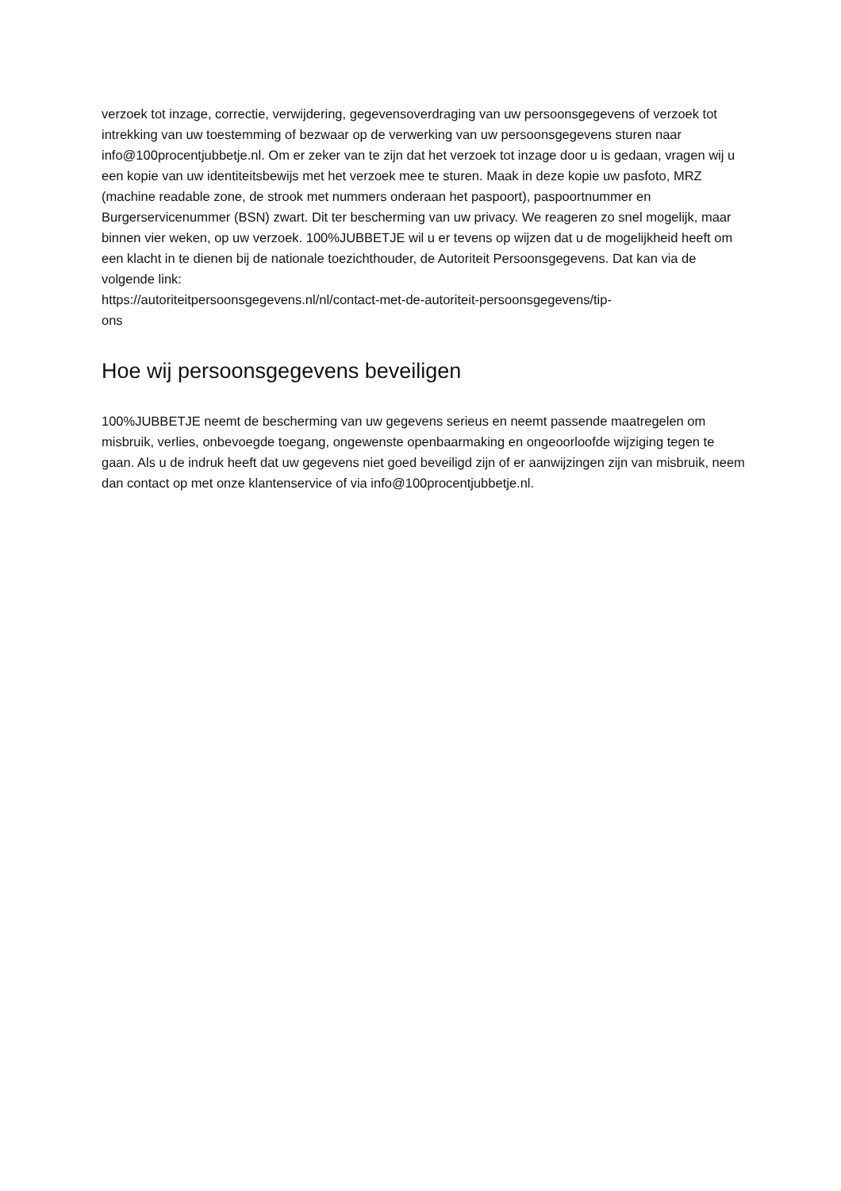verzoek tot inzage, correctie, verwijdering, gegevensoverdraging van uw persoonsgegevens of verzoek tot intrekking van uw toestemming of bezwaar op de verwerking van uw persoonsgegevens sturen naar info@100procentjubbetje.nl. Om er zeker van te zijn dat het verzoek tot inzage door u is gedaan, vragen wij u een kopie van uw identiteitsbewijs met het verzoek mee te sturen. Maak in deze kopie uw pasfoto, MRZ (machine readable zone, de strook met nummers onderaan het paspoort), paspoortnummer en Burgerservicenummer (BSN) zwart. Dit ter bescherming van uw privacy. We reageren zo snel mogelijk, maar binnen vier weken, op uw verzoek. 100%JUBBETJE wil u er tevens op wijzen dat u de mogelijkheid heeft om een klacht in te dienen bij de nationale toezichthouder, de Autoriteit Persoonsgegevens. Dat kan via de volgende link:
https://autoriteitpersoonsgegevens.nl/nl/contact-met-de-autoriteit-persoonsgegevens/tip-
ons
Hoe wij persoonsgegevens beveiligen
100%JUBBETJE neemt de bescherming van uw gegevens serieus en neemt passende maatregelen om misbruik, verlies, onbevoegde toegang, ongewenste openbaarmaking en ongeoorloofde wijziging tegen te gaan. Als u de indruk heeft dat uw gegevens niet goed beveiligd zijn of er aanwijzingen zijn van misbruik, neem dan contact op met onze klantenservice of via info@100procentjubbetje.nl.